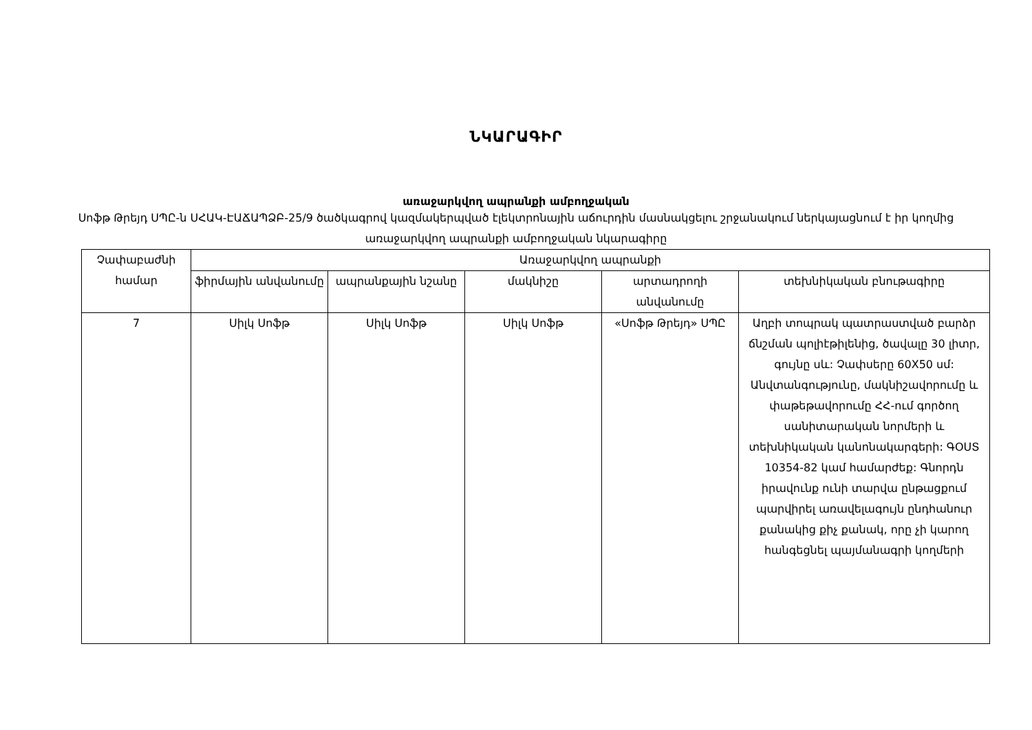ՆԿԱՐԱԳԻՐ
առաջարկվող ապրանքի ամբողջական
Սոֆթ Թրեյդ ՍՊԸ-ն ՍՀԱԿ-ԷԱՃԱՊՁԲ-25/9 ծածկագրով կազմակերպված էլեկտրոնային աճուրդին մասնակցելու շրջանակում ներկայացնում է իր կողմից առաջարկվող ապրանքի ամբողջական նկարագիրը
| Չափաբաժնի համար | Առաջարկվող ապրանքի | | | | |
| --- | --- | --- | --- | --- | --- |
| | ֆիրմային անվանումը | ապրանքային նշանը | մակնիշը | արտադրողի անվանումը | տեխնիկական բնութագիրը |
| 7 | Սիլկ Սոֆթ | Սիլկ Սոֆթ | Սիլկ Սոֆթ | «Սոֆթ Թրեյդ» ՍՊԸ | Աղբի տոպրակ պատրաստված բարձր ճնշման պոլիէթիլենից, ծավալը 30 լիտր, գույնը սև: Չափսերը 60X50 սմ: Անվտանգությունը, մակնիշավորումը և փաթեթավորումը ՀՀ-ում գործող սանիտարական նորմերի և տեխնիկական կանոնակարգերի: ԳՕՍՏ 10354-82 կամ համարժեք: Գնորդն իրավունք ունի տարվա ընթացքում պարվիրել առավելագույն ընդհանուր քանակից քիչ քանակ, որը չի կարող հանգեցնել պայմանագրի կողմերի |